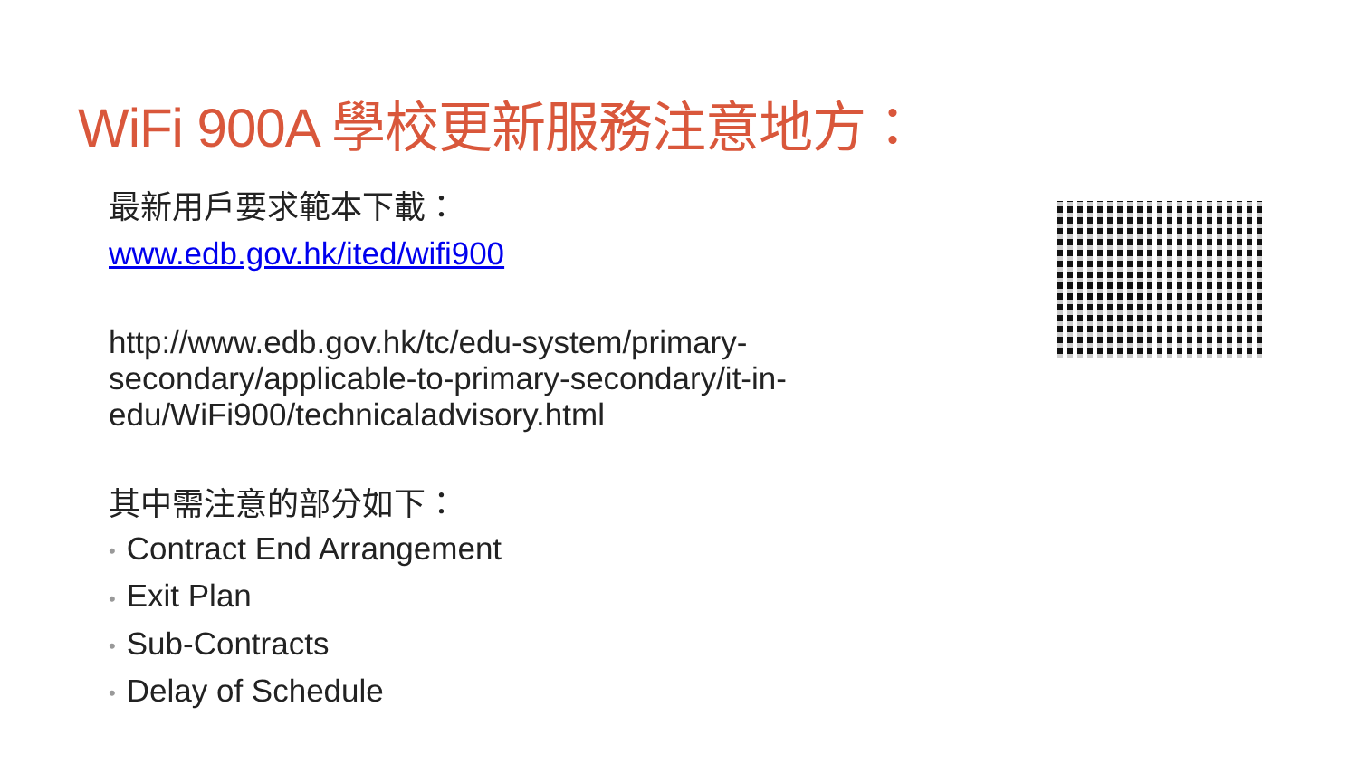WiFi 900A 學校更新服務注意地方：
最新用戶要求範本下載：
www.edb.gov.hk/ited/wifi900
http://www.edb.gov.hk/tc/edu-system/primary-secondary/applicable-to-primary-secondary/it-in-edu/WiFi900/technicaladvisory.html
其中需注意的部分如下：
• Contract End Arrangement
• Exit Plan
• Sub-Contracts
• Delay of Schedule